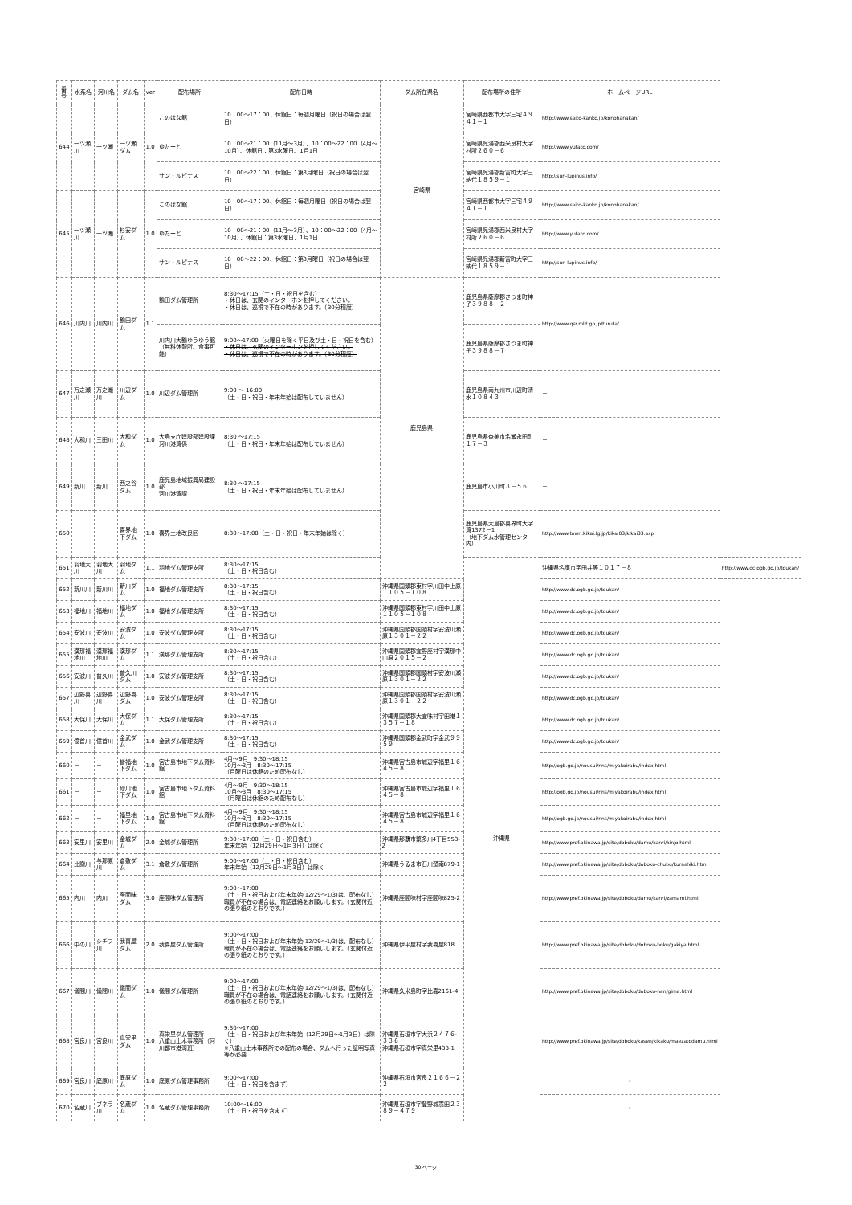| 番号 | 水系名 | 河川名 | ダム名 | ver | 配布場所 | 配布日時 | ダム所在県名 | 配布場所の住所 | ホームページURL | |
| --- | --- | --- | --- | --- | --- | --- | --- | --- | --- | --- |
| 644 | 一ツ瀬川 | 一ツ瀬 | 一ツ瀬ダム | 1.0 | このはな館 | 10：00～17：00、休館日：毎週月曜日（祝日の場合は翌日） | 宮崎県 | 宮崎県西都市大字三宅４９４１－１ | http://www.saito-kanko.jp/konohanakan/ | |
| | | | | | ゆたーと | 10：00～21：00（11月～3月）、10：00～22：00（4月～10月）、休館日：第3水曜日、1月1日 | | 宮崎県児湯郡西米良村大字村所２６０－６ | http://www.yutato.com/ | |
| | | | | | サン・ルピナス | 10：00～22：00、休館日：第3月曜日（祝日の場合は翌日） | | 宮崎県児湯郡新富町大字三納代１８５９－１ | http://sun-lupinus.info/ | |
| 645 | 一ツ瀬川 | 一ツ瀬 | 杉安ダム | 1.0 | このはな館 | 10：00～17：00、休館日：毎週月曜日（祝日の場合は翌日） | | 宮崎県西都市大字三宅４９４１－１ | http://www.saito-kanko.jp/konohanakan/ | |
| | | | | | ゆたーと | 10：00～21：00（11月～3月）、10：00～22：00（4月～10月）、休館日：第3水曜日、1月1日 | | 宮崎県児湯郡西米良村大字村所２６０－６ | http://www.yutato.com/ | |
| | | | | | サン・ルピナス | 10：00～22：00、休館日：第3月曜日（祝日の場合は翌日） | | 宮崎県児湯郡新富町大字三納代１８５９－１ | http://sun-lupinus.info/ | |
| 646 | 川内川 | 川内川 | 鶴田ダム | 1.1 | 鶴田ダム管理所 | 8:30～17:15（土・日・祝日を含む） ・休日は、玄関のインターホンを押してください。 ・休日は、巡視で不在の時があります。（30分程度） | 鹿児島県 | 鹿児島県薩摩郡さつま町神子３９８８－２ | http://www.qsr.mlit.go.jp/turuta/ | |
| | | | | | 川内川大鶴ゆうゆう館 （無料休憩所、食事可能） | 9:00～17:00（火曜日を除く平日及び土・日・祝日を含む） ・休日は、玄関のインターホンを押してください。 ・休日は、巡視で不在の時があります。（30分程度） | | 鹿児島県薩摩郡さつま町神子３９８８－７ | | |
| 647 | 万之瀬川 | 万之瀬川 | 川辺ダム | 1.0 | 川辺ダム管理所 | 9:00 ～ 16:00 （土・日・祝日・年末年始は配布していません） | | 鹿児島県南九州市川辺町清水１０８４３ | － | |
| 648 | 大和川 | 三田川 | 大和ダム | 1.0 | 大島支庁建設部建設課 河川港湾係 | 8:30 ～17:15 （土・日・祝日・年末年始は配布していません） | | 鹿児島県奄美市名瀬永田町１７－３ | － | |
| 649 | 新川 | 新川 | 西之谷ダム | 1.0 | 鹿児島地域振興局建設部 河川港湾課 | 8:30 ～17:15 （土・日・祝日・年末年始は配布していません） | | 鹿児島市小川町３－５６ | － | |
| 650 | － | － | 喜界地下ダム | 1.0 | 喜界土地改良区 | 8:30～17:00（土・日・祝日・年末年始は除く） | | 鹿児島県大島郡喜界町大字湾1372－1 （地下ダム水管理センター内） | http://www.town.kikai.lg.jp/kikai03/kikai33.asp | |
| 651 | 羽地大川 | 羽地大川 | 羽地ダム | 1.1 | 羽地ダム管理支所 | 8:30～17:15 （土・日・祝日含む） | | 沖縄県 | 沖縄県名護市字田井等１０１７－８ | http://www.dc.ogb.go.jp/toukan/ |
| 652 | 新川川 | 新川川 | 新川ダム | 1.0 | 福地ダム管理支所 | 8:30～17:15 （土・日・祝日含む） | 沖縄県国頭郡東村字川田中上原１１０５－１０８ | | http://www.dc.ogb.go.jp/toukan/ | |
| 653 | 福地川 | 福地川 | 福地ダム | 1.0 | 福地ダム管理支所 | 8:30～17:15 （土・日・祝日含む） | 沖縄県国頭郡東村字川田中上原１１０５－１０８ | | http://www.dc.ogb.go.jp/toukan/ | |
| 654 | 安波川 | 安波川 | 安波ダム | 1.0 | 安波ダム管理支所 | 8:30～17:15 （土・日・祝日含む） | 沖縄県国頭郡国頭村字安波川瀬原１３０１－２２ | | http://www.dc.ogb.go.jp/toukan/ | |
| 655 | 漢那福地川 | 漢那福地川 | 漢那ダム | 1.1 | 漢那ダム管理支所 | 8:30～17:15 （土・日・祝日含む） | 沖縄県国頭郡宜野座村字漢那中山原２０１５－２ | | http://www.dc.ogb.go.jp/toukan/ | |
| 656 | 安波川 | 普久川 | 普久川ダム | 1.0 | 安波ダム管理支所 | 8:30～17:15 （土・日・祝日含む） | 沖縄県国頭郡国頭村字安波川瀬原１３０１－２２ | | http://www.dc.ogb.go.jp/toukan/ | |
| 657 | 辺野喜川 | 辺野喜川 | 辺野喜ダム | 1.0 | 安波ダム管理支所 | 8:30～17:15 （土・日・祝日含む） | 沖縄県国頭郡国頭村字安波川瀬原１３０１－２２ | | http://www.dc.ogb.go.jp/toukan/ | |
| 658 | 大保川 | 大保川 | 大保ダム | 1.1 | 大保ダム管理支所 | 8:30～17:15 （土・日・祝日含む） | 沖縄県国頭郡大宜味村字田港１３５７－１８ | | http://www.dc.ogb.go.jp/toukan/ | |
| 659 | 億首川 | 億首川 | 金武ダム | 1.0 | 金武ダム管理支所 | 8:30～17:15 （土・日・祝日含む） | 沖縄県国頭郡金武町字金武９９５９ | | http://www.dc.ogb.go.jp/toukan/ | |
| 660 | － | － | 皆福地下ダム | 1.0 | 宮古島市地下ダム資料館 | 4月～9月 9:30～18:15 10月～3月 8:30～17:15 （月曜日は休館のため配布なし） | 沖縄県宮古島市城辺字福里１６４５－８ | | http://ogb.go.jp/nousui/nns/miyakoirabu/index.html | |
| 661 | － | － | 砂川地下ダム | 1.0 | 宮古島市地下ダム資料館 | 4月～9月 9:30～18:15 10月～3月 8:30～17:15 （月曜日は休館のため配布なし） | 沖縄県宮古島市城辺字福里１６４５－８ | | http://ogb.go.jp/nousui/nns/miyakoirabu/index.html | |
| 662 | － | － | 福里地下ダム | 1.0 | 宮古島市地下ダム資料館 | 4月～9月 9:30～18:15 10月～3月 8:30～17:15 （月曜日は休館のため配布なし） | 沖縄県宮古島市城辺字福里１６４５－８ | | http://ogb.go.jp/nousui/nns/miyakoirabu/index.html | |
| 663 | 安里川 | 安里川 | 金城ダム | 2.0 | 金城ダム管理所 | 9:30～17:00（土・日・祝日含む） 年末年始（12月29日～1月3日）は除く | 沖縄県那覇市繁多川4丁目553-2 | | http://www.pref.okinawa.jp/site/doboku/damu/kanri/kinjo.html | |
| 664 | 比謝川 | 与那原川 | 倉敷ダム | 3.1 | 倉敷ダム管理所 | 9:00～17:00（土・日・祝日含む） 年末年始（12月29日～1月3日）は除く | 沖縄県うるま市石川楚南879-1 | | http://www.pref.okinawa.jp/site/doboku/doboku-chubu/kurashiki.html | |
| 665 | 内川 | 内川 | 座間味ダム | 3.0 | 座間味ダム管理所 | 9:00～17:00 （土・日・祝日および年末年始(12/29～1/3)は、配布なし） 職員が不在の場合は、電話連絡をお願いします。（玄関付近の張り紙のとおりです。） | 沖縄県座間味村字座間味825-2 | | http://www.pref.okinawa.jp/site/doboku/damu/kanri/zamami.html | |
| 666 | 中の川 | シチフ川 | 我喜屋ダム | 2.0 | 我喜屋ダム管理所 | 9:00～17:00 （土・日・祝日および年末年始(12/29～1/3)は、配布なし） 職員が不在の場合は、電話連絡をお願いします。（玄関付近の張り紙のとおりです。） | 沖縄県伊平屋村字我喜屋818 | | http://www.pref.okinawa.jp/site/doboku/doboku-hoku/gakiya.html | |
| 667 | 儀間川 | 儀間川 | 儀間ダム | 1.0 | 儀間ダム管理所 | 9:00～17:00 （土・日・祝日および年末年始(12/29～1/3)は、配布なし） 職員が不在の場合は、電話連絡をお願いします。（玄関付近の張り紙のとおりです。） | 沖縄県久米島町字比嘉2161-4 | | http://www.pref.okinawa.jp/site/doboku/doboku-nan/gima.html | |
| 668 | 宮良川 | 宮良川 | 真栄里ダム | 1.0 | 真栄里ダム管理所 八重山土木事務所（河川都市港湾班） | 9:30～17:00 （土・日・祝日および年末年始（12月29日～1月3日）は除く） ※八重山土木事務所での配布の場合、ダムへ行った証明写真等が必要 | 沖縄県石垣市字大浜２４７６-３３６ 沖縄県石垣市字真栄里438-1 | | http://www.pref.okinawa.jp/site/doboku/kasen/kikaku/maezatodamu.html | |
| 669 | 宮良川 | 底原川 | 底原ダム | 1.0 | 底原ダム管理事務所 | 9:00～17:00 （土・日・祝日を含まず） | 沖縄県石垣市宮良２１６６－２２ | | - | |
| 670 | 名蔵川 | ブネラ川 | 名蔵ダム | 1.0 | 名蔵ダム管理事務所 | 10:00～16:00 （土・日・祝日を含まず） | 沖縄県石垣市字登野城嵩田２３８９－４７９ | | - | |
30 ページ